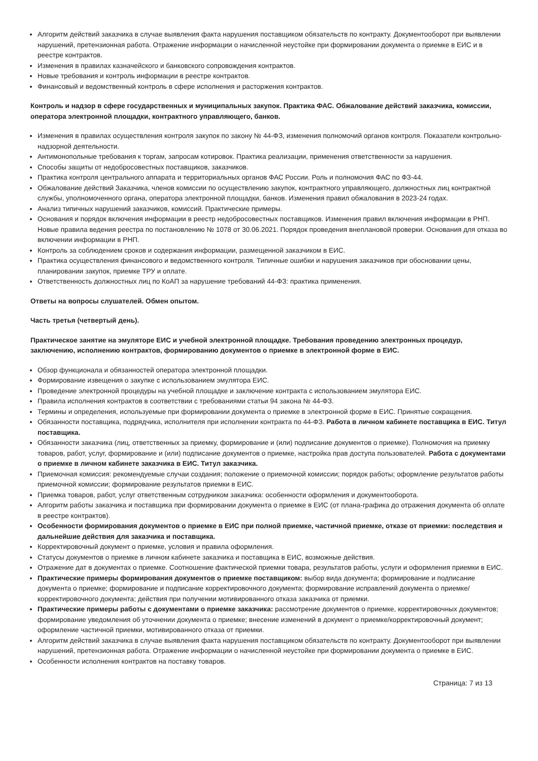Алгоритм действий заказчика в случае выявления факта нарушения поставщиком обязательств по контракту. Документооборот при выявлении нарушений, претензионная работа. Отражение информации о начисленной неустойке при формировании документа о приемке в ЕИС и в реестре контрактов.
Изменения в правилах казначейского и банковского сопровождения контрактов.
Новые требования и контроль информации в реестре контрактов.
Финансовый и ведомственный контроль в сфере исполнения и расторжения контрактов.
Контроль и надзор в сфере государственных и муниципальных закупок. Практика ФАС. Обжалование действий заказчика, комиссии, оператора электронной площадки, контрактного управляющего, банков.
Изменения в правилах осуществления контроля закупок по закону № 44-ФЗ, изменения полномочий органов контроля. Показатели контрольно-надзорной деятельности.
Антимонопольные требования к торгам, запросам котировок. Практика реализации, применения ответственности за нарушения.
Способы защиты от недобросовестных поставщиков, заказчиков.
Практика контроля центрального аппарата и территориальных органов ФАС России. Роль и полномочия ФАС по ФЗ-44.
Обжалование действий Заказчика, членов комиссии по осуществлению закупок, контрактного управляющего, должностных лиц контрактной службы, уполномоченного органа, оператора электронной площадки, банков. Изменения правил обжалования в 2023-24 годах.
Анализ типичных нарушений заказчиков, комиссий. Практические примеры.
Основания и порядок включения информации в реестр недобросовестных поставщиков. Изменения правил включения информации в РНП. Новые правила ведения реестра по постановлению № 1078 от 30.06.2021. Порядок проведения внеплановой проверки. Основания для отказа во включении информации в РНП.
Контроль за соблюдением сроков и содержания информации, размещенной заказчиком в ЕИС.
Практика осуществления финансового и ведомственного контроля. Типичные ошибки и нарушения заказчиков при обосновании цены, планировании закупок, приемке ТРУ и оплате.
Ответственность должностных лиц по КоАП за нарушение требований 44-ФЗ: практика применения.
Ответы на вопросы слушателей. Обмен опытом.
Часть третья (четвертый день).
Практическое занятие на эмуляторе ЕИС и учебной электронной площадке. Требования проведению электронных процедур, заключению, исполнению контрактов, формированию документов о приемке в электронной форме в ЕИС.
Обзор функционала и обязанностей оператора электронной площадки.
Формирование извещения о закупке с использованием эмулятора ЕИС.
Проведение электронной процедуры на учебной площадке и заключение контракта с использованием эмулятора ЕИС.
Правила исполнения контрактов в соответствии с требованиями статьи 94 закона № 44-ФЗ.
Термины и определения, используемые при формировании документа о приемке в электронной форме в ЕИС. Принятые сокращения.
Обязанности поставщика, подрядчика, исполнителя при исполнении контракта по 44-ФЗ. Работа в личном кабинете поставщика в ЕИС. Титул поставщика.
Обязанности заказчика (лиц, ответственных за приемку, формирование и (или) подписание документов о приемке). Полномочия на приемку товаров, работ, услуг, формирование и (или) подписание документов о приемке, настройка прав доступа пользователей. Работа с документами о приемке в личном кабинете заказчика в ЕИС. Титул заказчика.
Приемочная комиссия: рекомендуемые случаи создания; положение о приемочной комиссии; порядок работы; оформление результатов работы приемочной комиссии; формирование результатов приемки в ЕИС.
Приемка товаров, работ, услуг ответственным сотрудником заказчика: особенности оформления и документооборота.
Алгоритм работы заказчика и поставщика при формировании документа о приемке в ЕИС (от плана-графика до отражения документа об оплате в реестре контрактов).
Особенности формирования документов о приемке в ЕИС при полной приемке, частичной приемке, отказе от приемки: последствия и дальнейшие действия для заказчика и поставщика.
Корректировочный документ о приемке, условия и правила оформления.
Статусы документов о приемке в личном кабинете заказчика и поставщика в ЕИС, возможные действия.
Отражение дат в документах о приемке. Соотношение фактической приемки товара, результатов работы, услуги и оформления приемки в ЕИС.
Практические примеры формирования документов о приемке поставщиком: выбор вида документа; формирование и подписание документа о приемке; формирование и подписание корректировочного документа; формирование исправлений документа о приемке/корректировочного документа; действия при получении мотивированного отказа заказчика от приемки.
Практические примеры работы с документами о приемке заказчика: рассмотрение документов о приемке, корректировочных документов; формирование уведомления об уточнении документа о приемке; внесение изменений в документ о приемке/корректировочный документ; оформление частичной приемки, мотивированного отказа от приемки.
Алгоритм действий заказчика в случае выявления факта нарушения поставщиком обязательств по контракту. Документооборот при выявлении нарушений, претензионная работа. Отражение информации о начисленной неустойке при формировании документа о приемке в ЕИС.
Особенности исполнения контрактов на поставку товаров.
Страница: 7 из 13